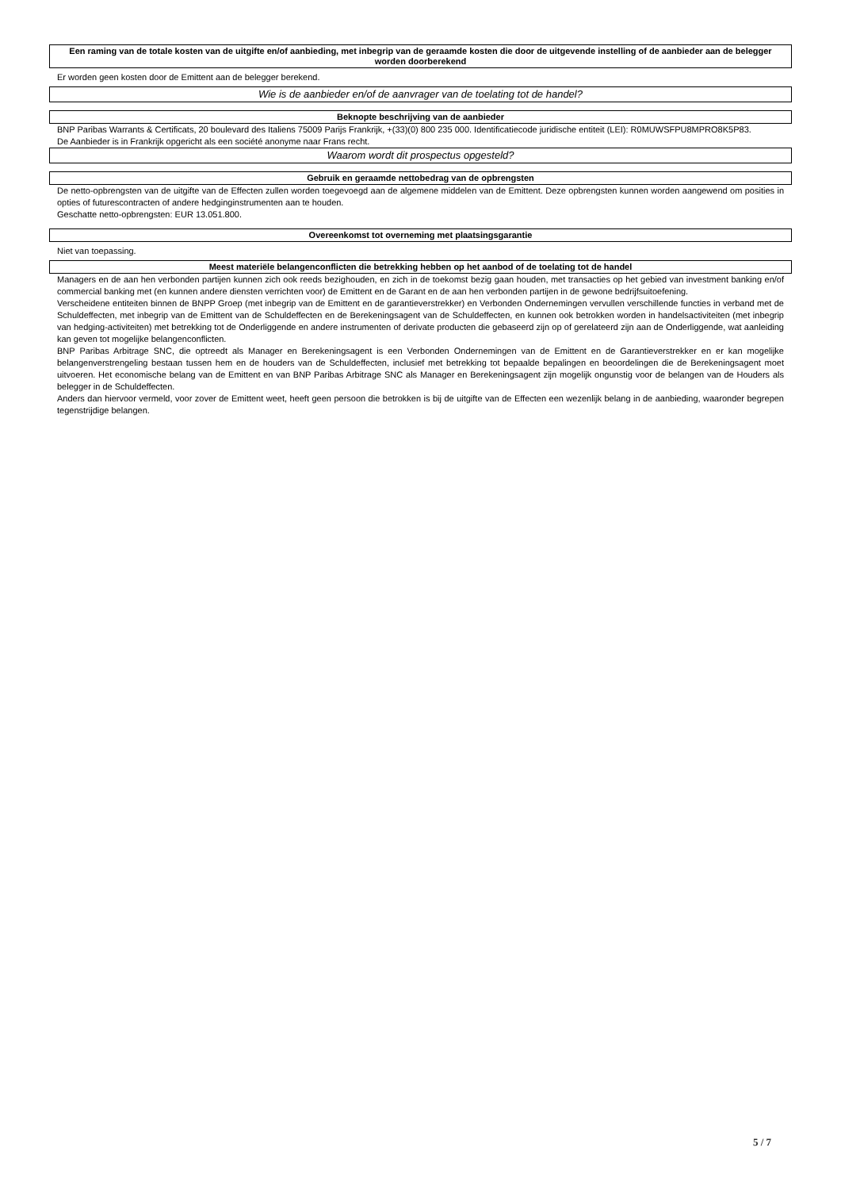Een raming van de totale kosten van de uitgifte en/of aanbieding, met inbegrip van de geraamde kosten die door de uitgevende instelling of de aanbieder aan de belegger worden doorberekend
Er worden geen kosten door de Emittent aan de belegger berekend.
Wie is de aanbieder en/of de aanvrager van de toelating tot de handel?
Beknopte beschrijving van de aanbieder
BNP Paribas Warrants & Certificats, 20 boulevard des Italiens 75009 Parijs Frankrijk, +(33)(0) 800 235 000. Identificatiecode juridische entiteit (LEI): R0MUWSFPU8MPRO8K5P83.
De Aanbieder is in Frankrijk opgericht als een société anonyme naar Frans recht.
Waarom wordt dit prospectus opgesteld?
Gebruik en geraamde nettobedrag van de opbrengsten
De netto-opbrengsten van de uitgifte van de Effecten zullen worden toegevoegd aan de algemene middelen van de Emittent. Deze opbrengsten kunnen worden aangewend om posities in opties of futurescontracten of andere hedginginstrumenten aan te houden.
Geschatte netto-opbrengsten: EUR 13.051.800.
Overeenkomst tot overneming met plaatsingsgarantie
Niet van toepassing.
Meest materiële belangenconflicten die betrekking hebben op het aanbod of de toelating tot de handel
Managers en de aan hen verbonden partijen kunnen zich ook reeds bezighouden, en zich in de toekomst bezig gaan houden, met transacties op het gebied van investment banking en/of commercial banking met (en kunnen andere diensten verrichten voor) de Emittent en de Garant en de aan hen verbonden partijen in de gewone bedrijfsuitoefening.
Verscheidene entiteiten binnen de BNPP Groep (met inbegrip van de Emittent en de garantieverstrekker) en Verbonden Ondernemingen vervullen verschillende functies in verband met de Schuldeffecten, met inbegrip van de Emittent van de Schuldeffecten en de Berekeningsagent van de Schuldeffecten, en kunnen ook betrokken worden in handelsactiviteiten (met inbegrip van hedging-activiteiten) met betrekking tot de Onderliggende en andere instrumenten of derivate producten die gebaseerd zijn op of gerelateerd zijn aan de Onderliggende, wat aanleiding kan geven tot mogelijke belangenconflicten.
BNP Paribas Arbitrage SNC, die optreedt als Manager en Berekeningsagent is een Verbonden Ondernemingen van de Emittent en de Garantieverstrekker en er kan mogelijke belangenverstrengeling bestaan tussen hem en de houders van de Schuldeffecten, inclusief met betrekking tot bepaalde bepalingen en beoordelingen die de Berekeningsagent moet uitvoeren. Het economische belang van de Emittent en van BNP Paribas Arbitrage SNC als Manager en Berekeningsagent zijn mogelijk ongunstig voor de belangen van de Houders als belegger in de Schuldeffecten.
Anders dan hiervoor vermeld, voor zover de Emittent weet, heeft geen persoon die betrokken is bij de uitgifte van de Effecten een wezenlijk belang in de aanbieding, waaronder begrepen tegenstrijdige belangen.
5 / 7